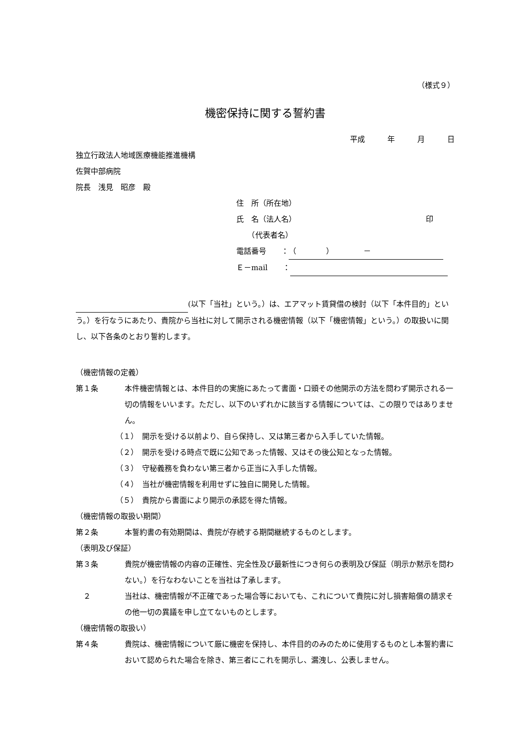（様式９）
機密保持に関する誓約書
平成　　　年　　　月　　　日
独立行政法人地域医療機能推進機構
佐賀中部病院
院長　浅見　昭彦　殿
住　所（所在地）
氏　名（法人名） 印
　　（代表者名）
電話番号　　： （　　　　）　　　　－
Ｅ－mail　　：
(以下「当社」という。）は、エアマット賃貸借の検討（以下「本件目的」という。）を行なうにあたり、貴院から当社に対して開示される機密情報（以下「機密情報」という。）の取扱いに関し、以下各条のとおり誓約します。
（機密情報の定義）
第１条 本件機密情報とは、本件目的の実施にあたって書面・口頭その他開示の方法を問わず開示される一切の情報をいいます。ただし、以下のいずれかに該当する情報については、この限りではありません。
（１）　開示を受ける以前より、自ら保持し、又は第三者から入手していた情報。
（２）　開示を受ける時点で既に公知であった情報、又はその後公知となった情報。
（３）　守秘義務を負わない第三者から正当に入手した情報。
（４）　当社が機密情報を利用せずに独自に開発した情報。
（５）　貴院から書面により開示の承認を得た情報。
（機密情報の取扱い期間）
第２条 本誓約書の有効期間は、貴院が存続する期間継続するものとします。
（表明及び保証）
第３条 貴院が機密情報の内容の正確性、完全性及び最新性につき何らの表明及び保証（明示か黙示を問わない。）を行なわないことを当社は了承します。
　２ 当社は、機密情報が不正確であった場合等においても、これについて貴院に対し損害賠償の請求その他一切の異議を申し立てないものとします。
（機密情報の取扱い）
第４条 貴院は、機密情報について厳に機密を保持し、本件目的のみのために使用するものとし本誓約書において認められた場合を除き、第三者にこれを開示し、漏洩し、公表しません。